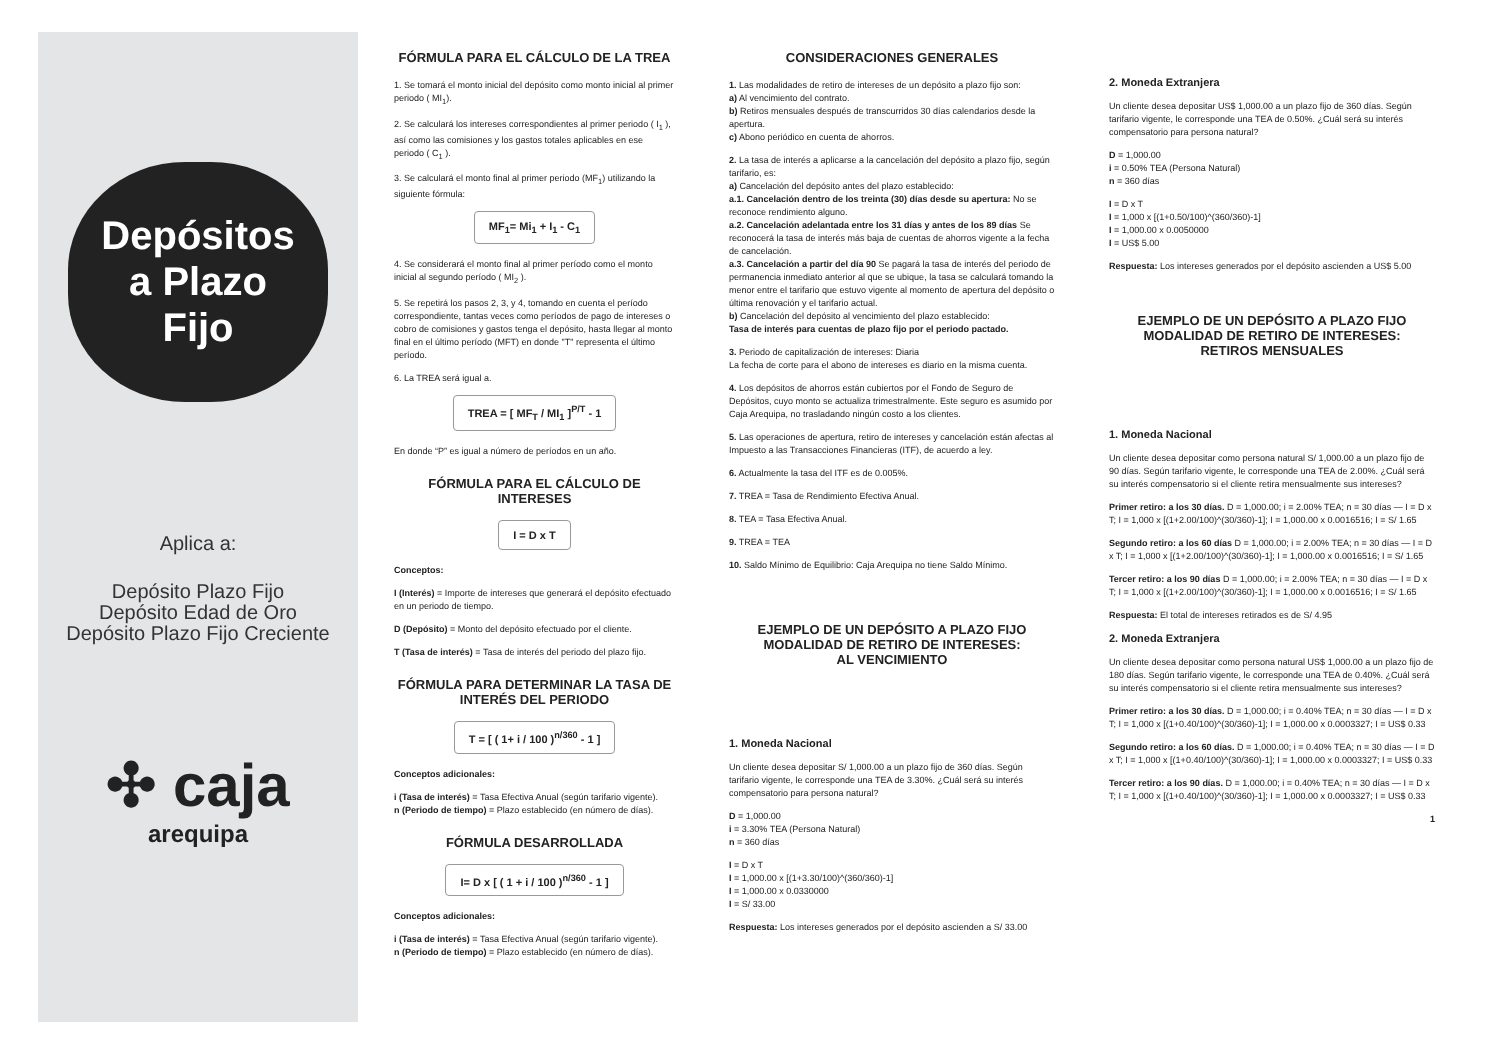Depósitos
a Plazo
Fijo
Aplica a:
Depósito Plazo Fijo
Depósito Edad de Oro
Depósito Plazo Fijo Creciente
✣ caja
arequipa
FÓRMULA PARA EL CÁLCULO DE LA TREA
1. Se tomará el monto inicial del depósito como monto inicial al primer periodo ( MI<sub>1</sub>).
2. Se calculará los intereses correspondientes al primer periodo ( I<sub>1</sub> ), así como las comisiones y los gastos totales aplicables en ese periodo ( C<sub>1</sub> ).
3. Se calculará el monto final al primer periodo (MF<sub>1</sub>) utilizando la siguiente fórmula:
MF<sub>1</sub>= Mi<sub>1</sub> + I<sub>1</sub> - C<sub>1</sub>
4. Se considerará el monto final al primer período como el monto inicial al segundo período ( MI<sub>2</sub> ).
5. Se repetirá los pasos 2, 3, y 4, tomando en cuenta el período correspondiente, tantas veces como períodos de pago de intereses o cobro de comisiones y gastos tenga el depósito, hasta llegar al monto final en el último período (MFT) en donde "T" representa el último período.
6. La TREA será igual a.
TREA = [ MF<sub>T</sub> / MI<sub>1</sub> ]<sup>P/T</sup> - 1
En donde “P” es igual a número de períodos en un año.
FÓRMULA PARA EL CÁLCULO DE INTERESES
I = D x T
Conceptos:
I (Interés) = Importe de intereses que generará el depósito efectuado en un periodo de tiempo.
D (Depósito) = Monto del depósito efectuado por el cliente.
T (Tasa de interés) = Tasa de interés del periodo del plazo fijo.
FÓRMULA PARA DETERMINAR LA TASA DE INTERÉS DEL PERIODO
T = [ ( 1+ i / 100 )<sup>n/360</sup> - 1 ]
Conceptos adicionales:
i (Tasa de interés) = Tasa Efectiva Anual (según tarifario vigente).
n (Periodo de tiempo) = Plazo establecido (en número de días).
FÓRMULA DESARROLLADA
I= D x [ ( 1 + i / 100 )<sup>n/360</sup> - 1 ]
Conceptos adicionales:
i (Tasa de interés) = Tasa Efectiva Anual (según tarifario vigente).
n (Periodo de tiempo) = Plazo establecido (en número de días).
CONSIDERACIONES GENERALES
1. Las modalidades de retiro de intereses de un depósito a plazo fijo son:
a) Al vencimiento del contrato.
b) Retiros mensuales después de transcurridos 30 días calendarios desde la apertura.
c) Abono periódico en cuenta de ahorros.
2. La tasa de interés a aplicarse a la cancelación del depósito a plazo fijo, según tarifario, es:
a) Cancelación del depósito antes del plazo establecido:
a.1. Cancelación dentro de los treinta (30) días desde su apertura: No se reconoce rendimiento alguno.
a.2. Cancelación adelantada entre los 31 días y antes de los 89 días Se reconocerá la tasa de interés más baja de cuentas de ahorros vigente a la fecha de cancelación.
a.3. Cancelación a partir del día 90 Se pagará la tasa de interés del periodo de permanencia inmediato anterior al que se ubique, la tasa se calculará tomando la menor entre el tarifario que estuvo vigente al momento de apertura del depósito o última renovación y el tarifario actual.
b) Cancelación del depósito al vencimiento del plazo establecido:
Tasa de interés para cuentas de plazo fijo por el periodo pactado.
3. Periodo de capitalización de intereses: Diaria
La fecha de corte para el abono de intereses es diario en la misma cuenta.
4. Los depósitos de ahorros están cubiertos por el Fondo de Seguro de Depósitos, cuyo monto se actualiza trimestralmente. Este seguro es asumido por Caja Arequipa, no trasladando ningún costo a los clientes.
5. Las operaciones de apertura, retiro de intereses y cancelación están afectas al Impuesto a las Transacciones Financieras (ITF), de acuerdo a ley.
6. Actualmente la tasa del ITF es de 0.005%.
7. TREA = Tasa de Rendimiento Efectiva Anual.
8. TEA = Tasa Efectiva Anual.
9. TREA = TEA
10. Saldo Mínimo de Equilibrio: Caja Arequipa no tiene Saldo Mínimo.
EJEMPLO DE UN DEPÓSITO A PLAZO FIJO
MODALIDAD DE RETIRO DE INTERESES:
AL VENCIMIENTO
1. Moneda Nacional
Un cliente desea depositar S/ 1,000.00 a un plazo fijo de 360 días. Según tarifario vigente, le corresponde una TEA de 3.30%. ¿Cuál será su interés compensatorio para persona natural?
D = 1,000.00
i = 3.30% TEA (Persona Natural)
n = 360 días
I = D x T
I = 1,000.00 x [(1+3.30/100)^(360/360)-1]
I = 1,000.00 x 0.0330000
I = S/ 33.00
Respuesta: Los intereses generados por el depósito ascienden a S/ 33.00
2. Moneda Extranjera
Un cliente desea depositar US$ 1,000.00 a un plazo fijo de 360 días. Según tarifario vigente, le corresponde una TEA de 0.50%. ¿Cuál será su interés compensatorio para persona natural?
D = 1,000.00
i = 0.50% TEA (Persona Natural)
n = 360 días
I = D x T
I = 1,000 x [(1+0.50/100)^(360/360)-1]
I = 1,000.00 x 0.0050000
I = US$ 5.00
Respuesta: Los intereses generados por el depósito ascienden a US$ 5.00
EJEMPLO DE UN DEPÓSITO A PLAZO FIJO
MODALIDAD DE RETIRO DE INTERESES:
RETIROS MENSUALES
1. Moneda Nacional
Un cliente desea depositar como persona natural S/ 1,000.00 a un plazo fijo de 90 días. Según tarifario vigente, le corresponde una TEA de 2.00%. ¿Cuál será su interés compensatorio si el cliente retira mensualmente sus intereses?
Primer retiro: a los 30 días. D = 1,000.00; i = 2.00% TEA; n = 30 días — I = D x T; I = 1,000 x [(1+2.00/100)^(30/360)-1]; I = 1,000.00 x 0.0016516; I = S/ 1.65
Segundo retiro: a los 60 días D = 1,000.00; i = 2.00% TEA; n = 30 días — I = D x T; I = 1,000 x [(1+2.00/100)^(30/360)-1]; I = 1,000.00 x 0.0016516; I = S/ 1.65
Tercer retiro: a los 90 días D = 1,000.00; i = 2.00% TEA; n = 30 días — I = D x T; I = 1,000 x [(1+2.00/100)^(30/360)-1]; I = 1,000.00 x 0.0016516; I = S/ 1.65
Respuesta: El total de intereses retirados es de S/ 4.95
2. Moneda Extranjera
Un cliente desea depositar como persona natural US$ 1,000.00 a un plazo fijo de 180 días. Según tarifario vigente, le corresponde una TEA de 0.40%. ¿Cuál será su interés compensatorio si el cliente retira mensualmente sus intereses?
Primer retiro: a los 30 días. D = 1,000.00; i = 0.40% TEA; n = 30 días — I = D x T; I = 1,000 x [(1+0.40/100)^(30/360)-1]; I = 1,000.00 x 0.0003327; I = US$ 0.33
Segundo retiro: a los 60 días. D = 1,000.00; i = 0.40% TEA; n = 30 días — I = D x T; I = 1,000 x [(1+0.40/100)^(30/360)-1]; I = 1,000.00 x 0.0003327; I = US$ 0.33
Tercer retiro: a los 90 días. D = 1,000.00; i = 0.40% TEA; n = 30 días — I = D x T; I = 1,000 x [(1+0.40/100)^(30/360)-1]; I = 1,000.00 x 0.0003327; I = US$ 0.33
1